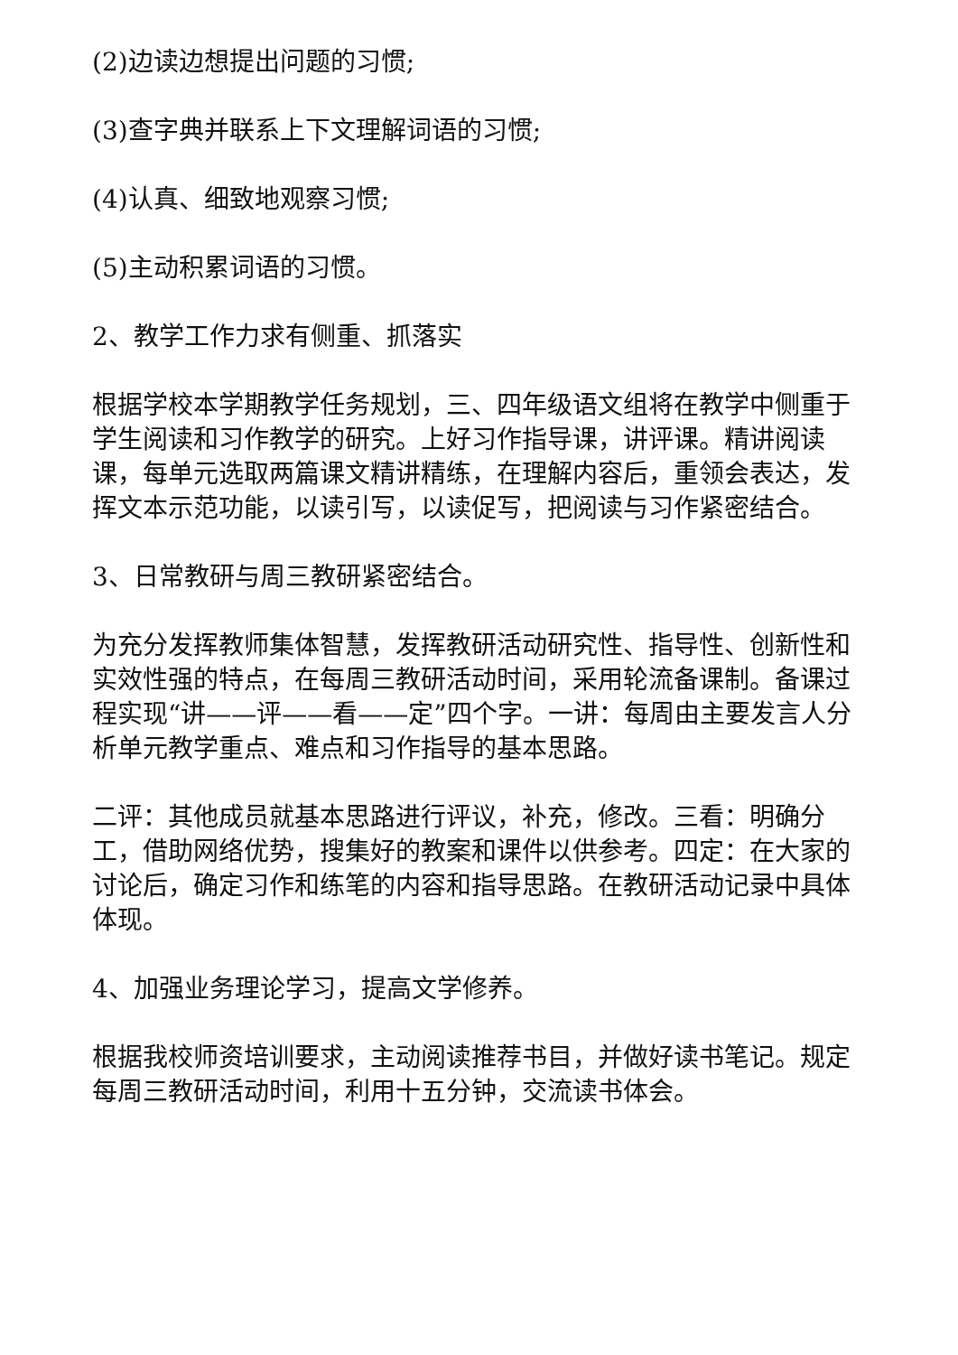(2)边读边想提出问题的习惯;
(3)查字典并联系上下文理解词语的习惯;
(4)认真、细致地观察习惯;
(5)主动积累词语的习惯。
2、教学工作力求有侧重、抓落实
根据学校本学期教学任务规划，三、四年级语文组将在教学中侧重于学生阅读和习作教学的研究。上好习作指导课，讲评课。精讲阅读课，每单元选取两篇课文精讲精练，在理解内容后，重领会表达，发挥文本示范功能，以读引写，以读促写，把阅读与习作紧密结合。
3、日常教研与周三教研紧密结合。
为充分发挥教师集体智慧，发挥教研活动研究性、指导性、创新性和实效性强的特点，在每周三教研活动时间，采用轮流备课制。备课过程实现“讲——评——看——定”四个字。一讲：每周由主要发言人分析单元教学重点、难点和习作指导的基本思路。
二评：其他成员就基本思路进行评议，补充，修改。三看：明确分工，借助网络优势，搜集好的教案和课件以供参考。四定：在大家的讨论后，确定习作和练笔的内容和指导思路。在教研活动记录中具体体现。
4、加强业务理论学习，提高文学修养。
根据我校师资培训要求，主动阅读推荐书目，并做好读书笔记。规定每周三教研活动时间，利用十五分钟，交流读书体会。